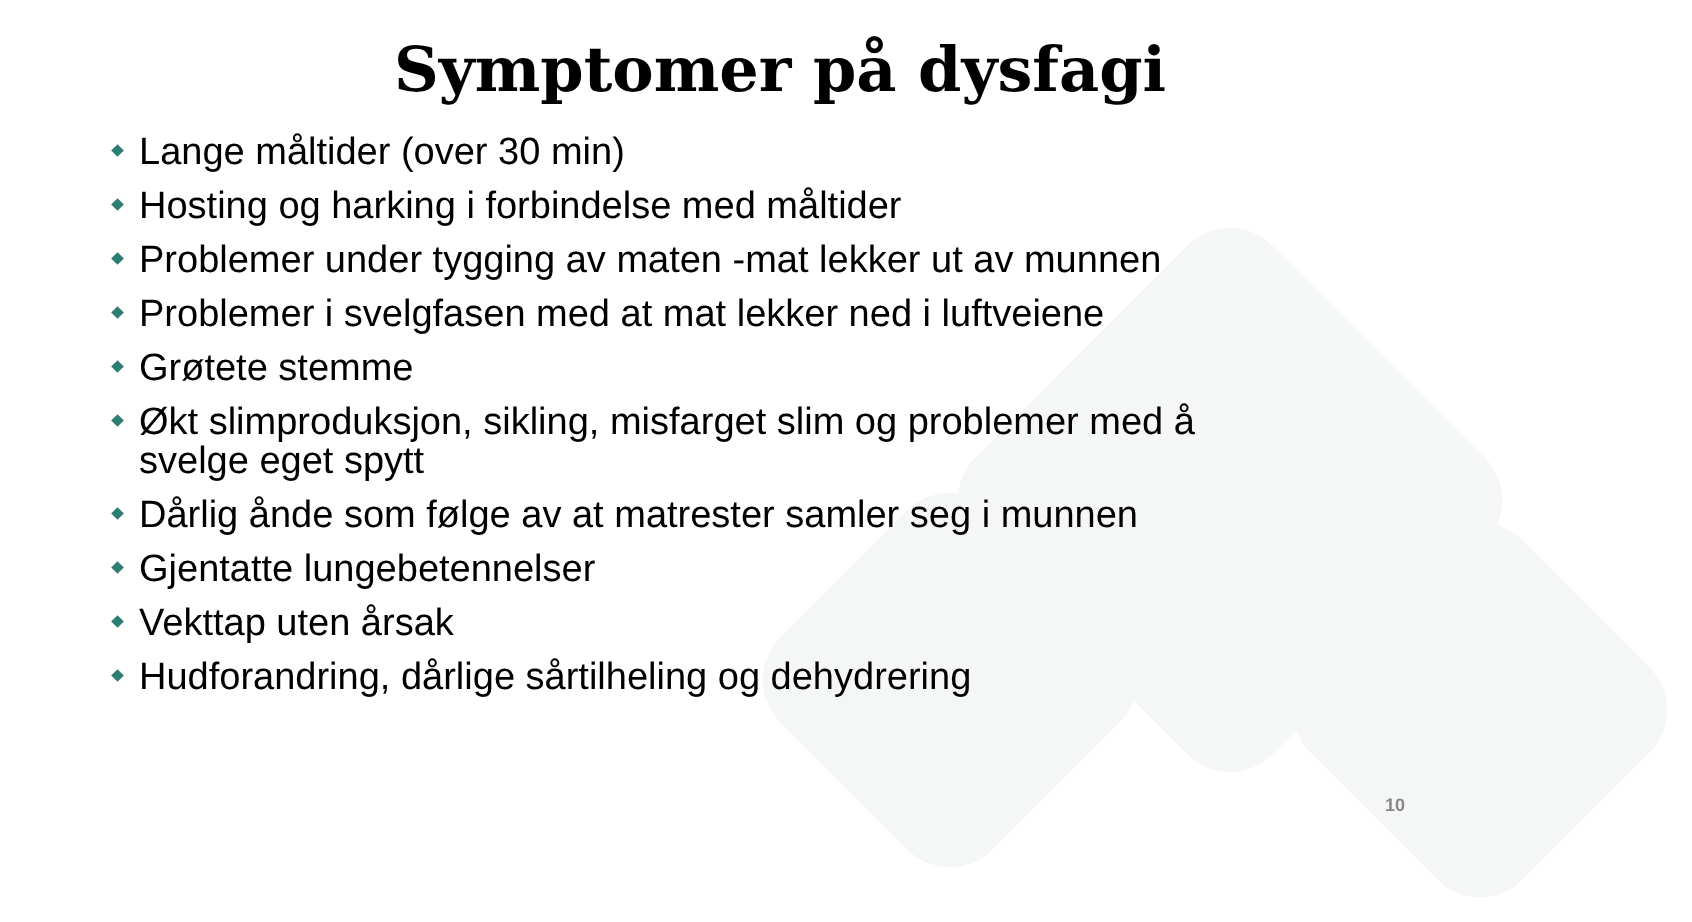Symptomer på dysfagi
Lange måltider (over 30 min)
Hosting og harking i forbindelse med måltider
Problemer under tygging av maten -mat lekker ut av munnen
Problemer i svelgfasen med at mat lekker ned i luftveiene
Grøtete stemme
Økt slimproduksjon, sikling, misfarget slim og problemer med å svelge eget spytt
Dårlig ånde som følge av at matrester samler seg i munnen
Gjentatte lungebetennelser
Vekttap uten årsak
Hudforandring, dårlige sårtilheling og dehydrering
10